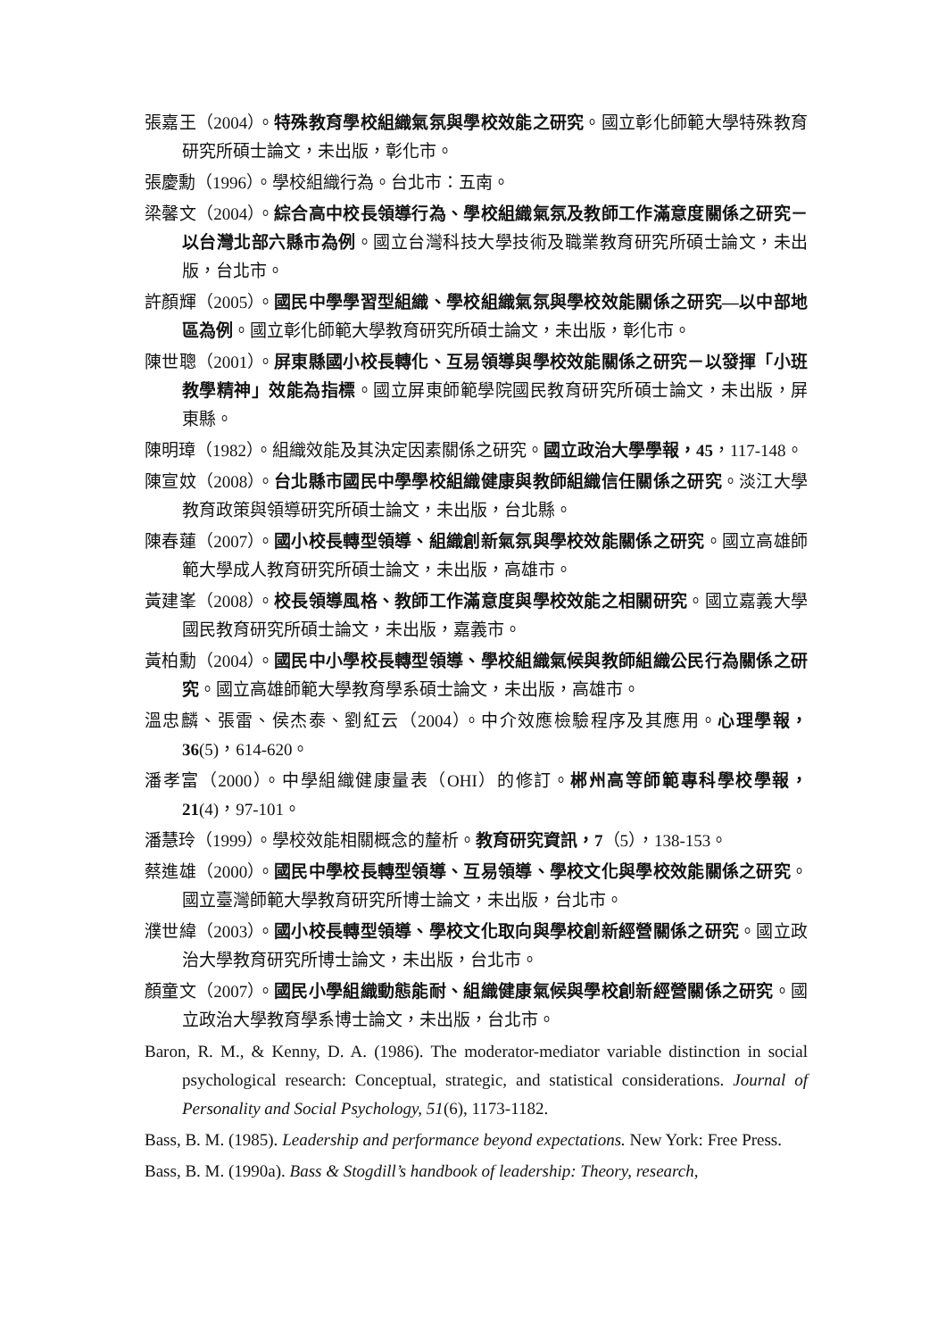張嘉王（2004）。特殊教育學校組織氣氛與學校效能之研究。國立彰化師範大學特殊教育研究所碩士論文，未出版，彰化市。
張慶勳（1996）。學校組織行為。台北市：五南。
梁馨文（2004）。綜合高中校長領導行為、學校組織氣氛及教師工作滿意度關係之研究－以台灣北部六縣市為例。國立台灣科技大學技術及職業教育研究所碩士論文，未出版，台北市。
許顏輝（2005）。國民中學學習型組織、學校組織氣氛與學校效能關係之研究—以中部地區為例。國立彰化師範大學教育研究所碩士論文，未出版，彰化市。
陳世聰（2001）。屏東縣國小校長轉化、互易領導與學校效能關係之研究－以發揮「小班教學精神」效能為指標。國立屏東師範學院國民教育研究所碩士論文，未出版，屏東縣。
陳明璋（1982）。組織效能及其決定因素關係之研究。國立政治大學學報，45，117-148。
陳宣妏（2008）。台北縣市國民中學學校組織健康與教師組織信任關係之研究。淡江大學教育政策與領導研究所碩士論文，未出版，台北縣。
陳春蓮（2007）。國小校長轉型領導、組織創新氣氛與學校效能關係之研究。國立高雄師範大學成人教育研究所碩士論文，未出版，高雄市。
黃建峯（2008）。校長領導風格、教師工作滿意度與學校效能之相關研究。國立嘉義大學國民教育研究所碩士論文，未出版，嘉義市。
黃柏勳（2004）。國民中小學校長轉型領導、學校組織氣候與教師組織公民行為關係之研究。國立高雄師範大學教育學系碩士論文，未出版，高雄市。
溫忠麟、張雷、侯杰泰、劉紅云（2004）。中介效應檢驗程序及其應用。心理學報，36(5)，614-620。
潘孝富（2000）。中學組織健康量表（OHI）的修訂。郴州高等師範專科學校學報，21(4)，97-101。
潘慧玲（1999）。學校效能相關概念的釐析。教育研究資訊，7（5），138-153。
蔡進雄（2000）。國民中學校長轉型領導、互易領導、學校文化與學校效能關係之研究。國立臺灣師範大學教育研究所博士論文，未出版，台北市。
濮世緯（2003）。國小校長轉型領導、學校文化取向與學校創新經營關係之研究。國立政治大學教育研究所博士論文，未出版，台北市。
顏童文（2007）。國民小學組織動態能耐、組織健康氣候與學校創新經營關係之研究。國立政治大學教育學系博士論文，未出版，台北市。
Baron, R. M., & Kenny, D. A. (1986). The moderator-mediator variable distinction in social psychological research: Conceptual, strategic, and statistical considerations. Journal of Personality and Social Psychology, 51(6), 1173-1182.
Bass, B. M. (1985). Leadership and performance beyond expectations. New York: Free Press.
Bass, B. M. (1990a). Bass & Stogdill’s handbook of leadership: Theory, research,